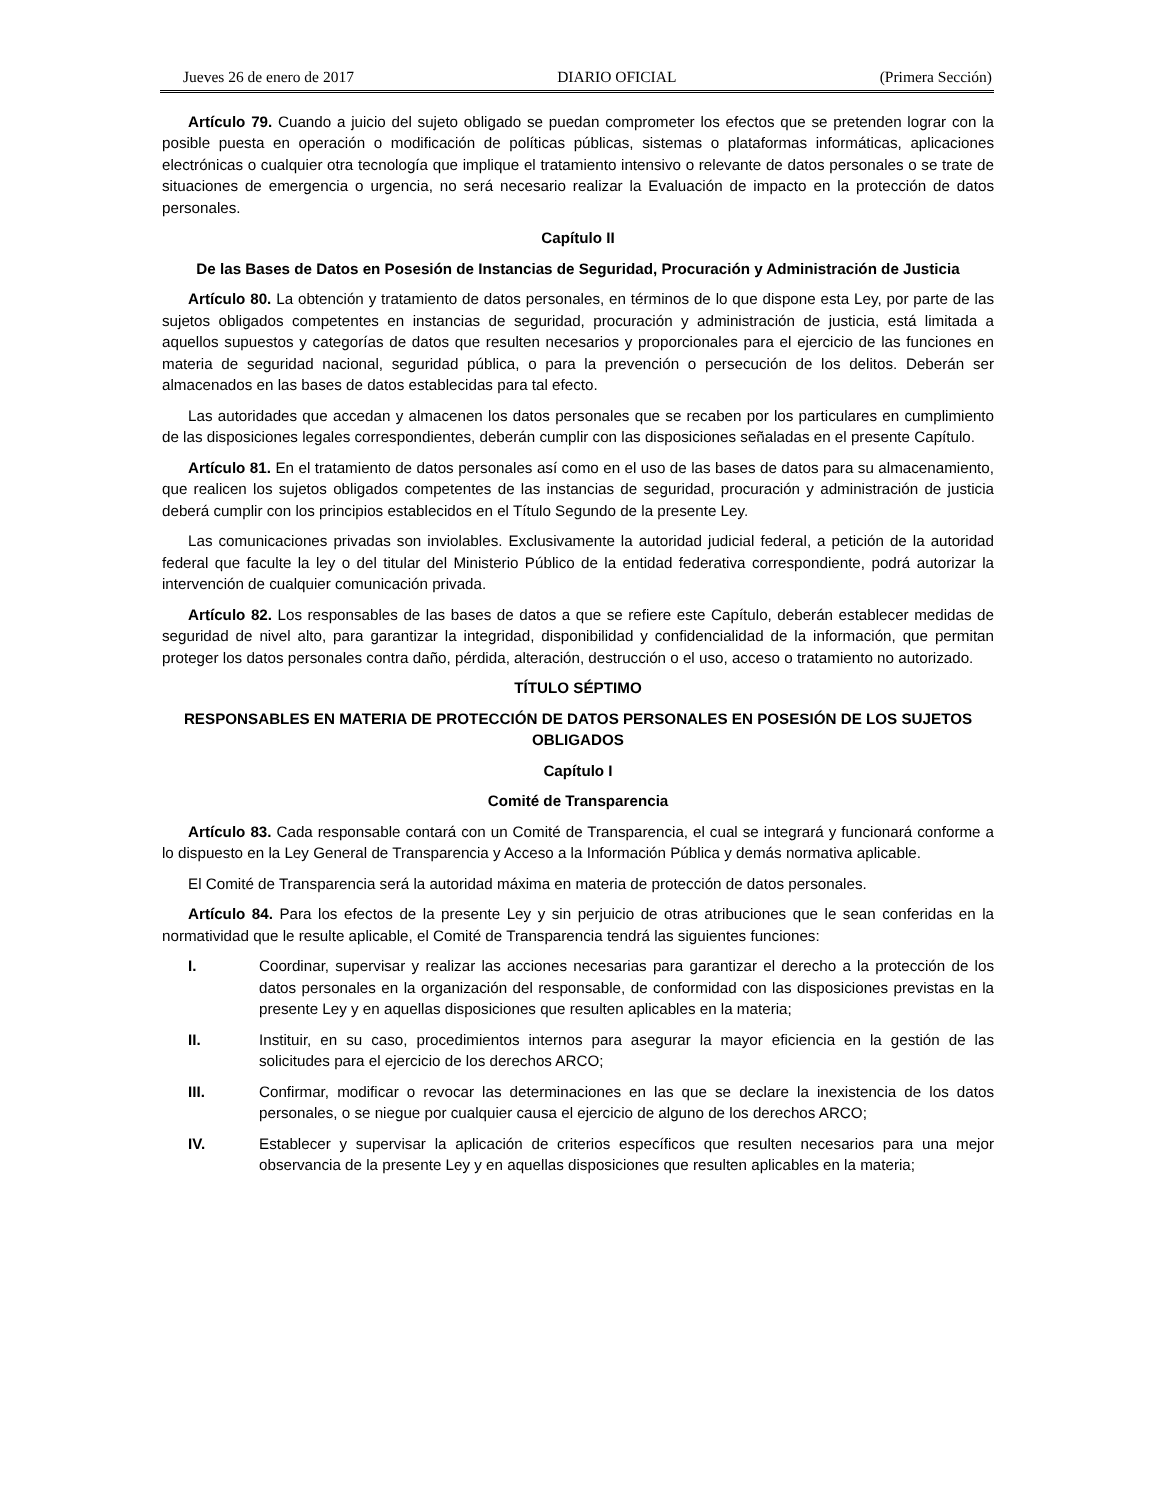Jueves 26 de enero de 2017 DIARIO OFICIAL (Primera Sección)
Artículo 79. Cuando a juicio del sujeto obligado se puedan comprometer los efectos que se pretenden lograr con la posible puesta en operación o modificación de políticas públicas, sistemas o plataformas informáticas, aplicaciones electrónicas o cualquier otra tecnología que implique el tratamiento intensivo o relevante de datos personales o se trate de situaciones de emergencia o urgencia, no será necesario realizar la Evaluación de impacto en la protección de datos personales.
Capítulo II
De las Bases de Datos en Posesión de Instancias de Seguridad, Procuración y Administración de Justicia
Artículo 80. La obtención y tratamiento de datos personales, en términos de lo que dispone esta Ley, por parte de las sujetos obligados competentes en instancias de seguridad, procuración y administración de justicia, está limitada a aquellos supuestos y categorías de datos que resulten necesarios y proporcionales para el ejercicio de las funciones en materia de seguridad nacional, seguridad pública, o para la prevención o persecución de los delitos. Deberán ser almacenados en las bases de datos establecidas para tal efecto.
Las autoridades que accedan y almacenen los datos personales que se recaben por los particulares en cumplimiento de las disposiciones legales correspondientes, deberán cumplir con las disposiciones señaladas en el presente Capítulo.
Artículo 81. En el tratamiento de datos personales así como en el uso de las bases de datos para su almacenamiento, que realicen los sujetos obligados competentes de las instancias de seguridad, procuración y administración de justicia deberá cumplir con los principios establecidos en el Título Segundo de la presente Ley.
Las comunicaciones privadas son inviolables. Exclusivamente la autoridad judicial federal, a petición de la autoridad federal que faculte la ley o del titular del Ministerio Público de la entidad federativa correspondiente, podrá autorizar la intervención de cualquier comunicación privada.
Artículo 82. Los responsables de las bases de datos a que se refiere este Capítulo, deberán establecer medidas de seguridad de nivel alto, para garantizar la integridad, disponibilidad y confidencialidad de la información, que permitan proteger los datos personales contra daño, pérdida, alteración, destrucción o el uso, acceso o tratamiento no autorizado.
TÍTULO SÉPTIMO
RESPONSABLES EN MATERIA DE PROTECCIÓN DE DATOS PERSONALES EN POSESIÓN DE LOS SUJETOS OBLIGADOS
Capítulo I
Comité de Transparencia
Artículo 83. Cada responsable contará con un Comité de Transparencia, el cual se integrará y funcionará conforme a lo dispuesto en la Ley General de Transparencia y Acceso a la Información Pública y demás normativa aplicable.
El Comité de Transparencia será la autoridad máxima en materia de protección de datos personales.
Artículo 84. Para los efectos de la presente Ley y sin perjuicio de otras atribuciones que le sean conferidas en la normatividad que le resulte aplicable, el Comité de Transparencia tendrá las siguientes funciones:
I. Coordinar, supervisar y realizar las acciones necesarias para garantizar el derecho a la protección de los datos personales en la organización del responsable, de conformidad con las disposiciones previstas en la presente Ley y en aquellas disposiciones que resulten aplicables en la materia;
II. Instituir, en su caso, procedimientos internos para asegurar la mayor eficiencia en la gestión de las solicitudes para el ejercicio de los derechos ARCO;
III. Confirmar, modificar o revocar las determinaciones en las que se declare la inexistencia de los datos personales, o se niegue por cualquier causa el ejercicio de alguno de los derechos ARCO;
IV. Establecer y supervisar la aplicación de criterios específicos que resulten necesarios para una mejor observancia de la presente Ley y en aquellas disposiciones que resulten aplicables en la materia;